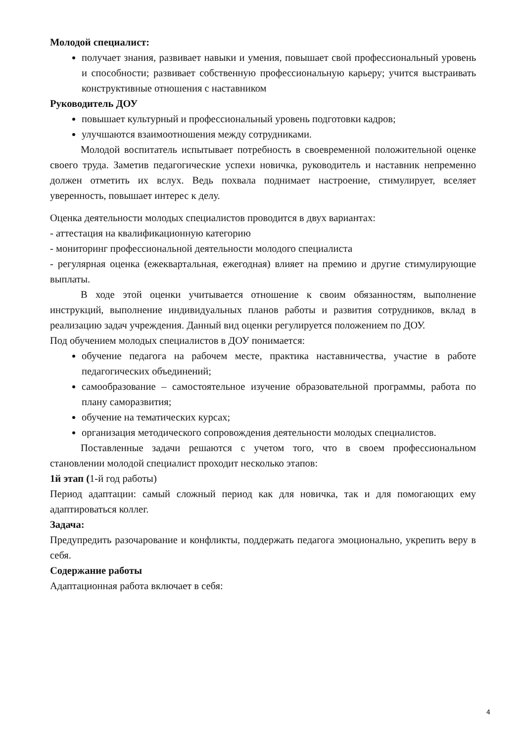Молодой специалист:
получает знания, развивает навыки и умения, повышает свой профессиональный уровень и способности; развивает собственную профессиональную карьеру; учится выстраивать конструктивные отношения с наставником
Руководитель ДОУ
повышает культурный и профессиональный уровень подготовки кадров;
улучшаются взаимоотношения между сотрудниками.
Молодой воспитатель испытывает потребность в своевременной положительной оценке своего труда. Заметив педагогические успехи новичка, руководитель и наставник непременно должен отметить их вслух. Ведь похвала поднимает настроение, стимулирует, вселяет уверенность, повышает интерес к делу.
Оценка деятельности молодых специалистов проводится в двух вариантах:
- аттестация на квалификационную категорию
- мониторинг профессиональной деятельности молодого специалиста
- регулярная оценка (ежеквартальная, ежегодная) влияет на премию и другие стимулирующие выплаты.
В ходе этой оценки учитывается отношение к своим обязанностям, выполнение инструкций, выполнение индивидуальных планов работы и развития сотрудников, вклад в реализацию задач учреждения. Данный вид оценки регулируется положением по ДОУ.
Под обучением молодых специалистов в ДОУ понимается:
обучение педагога на рабочем месте, практика наставничества, участие в работе педагогических объединений;
самообразование – самостоятельное изучение образовательной программы, работа по плану саморазвития;
обучение на тематических курсах;
организация методического сопровождения деятельности молодых специалистов.
Поставленные задачи решаются с учетом того, что в своем профессиональном становлении молодой специалист проходит несколько этапов:
1й этап (1-й год работы)
Период адаптации: самый сложный период как для новичка, так и для помогающих ему адаптироваться коллег.
Задача:
Предупредить разочарование и конфликты, поддержать педагога эмоционально, укрепить веру в себя.
Содержание работы
Адаптационная работа включает в себя:
4